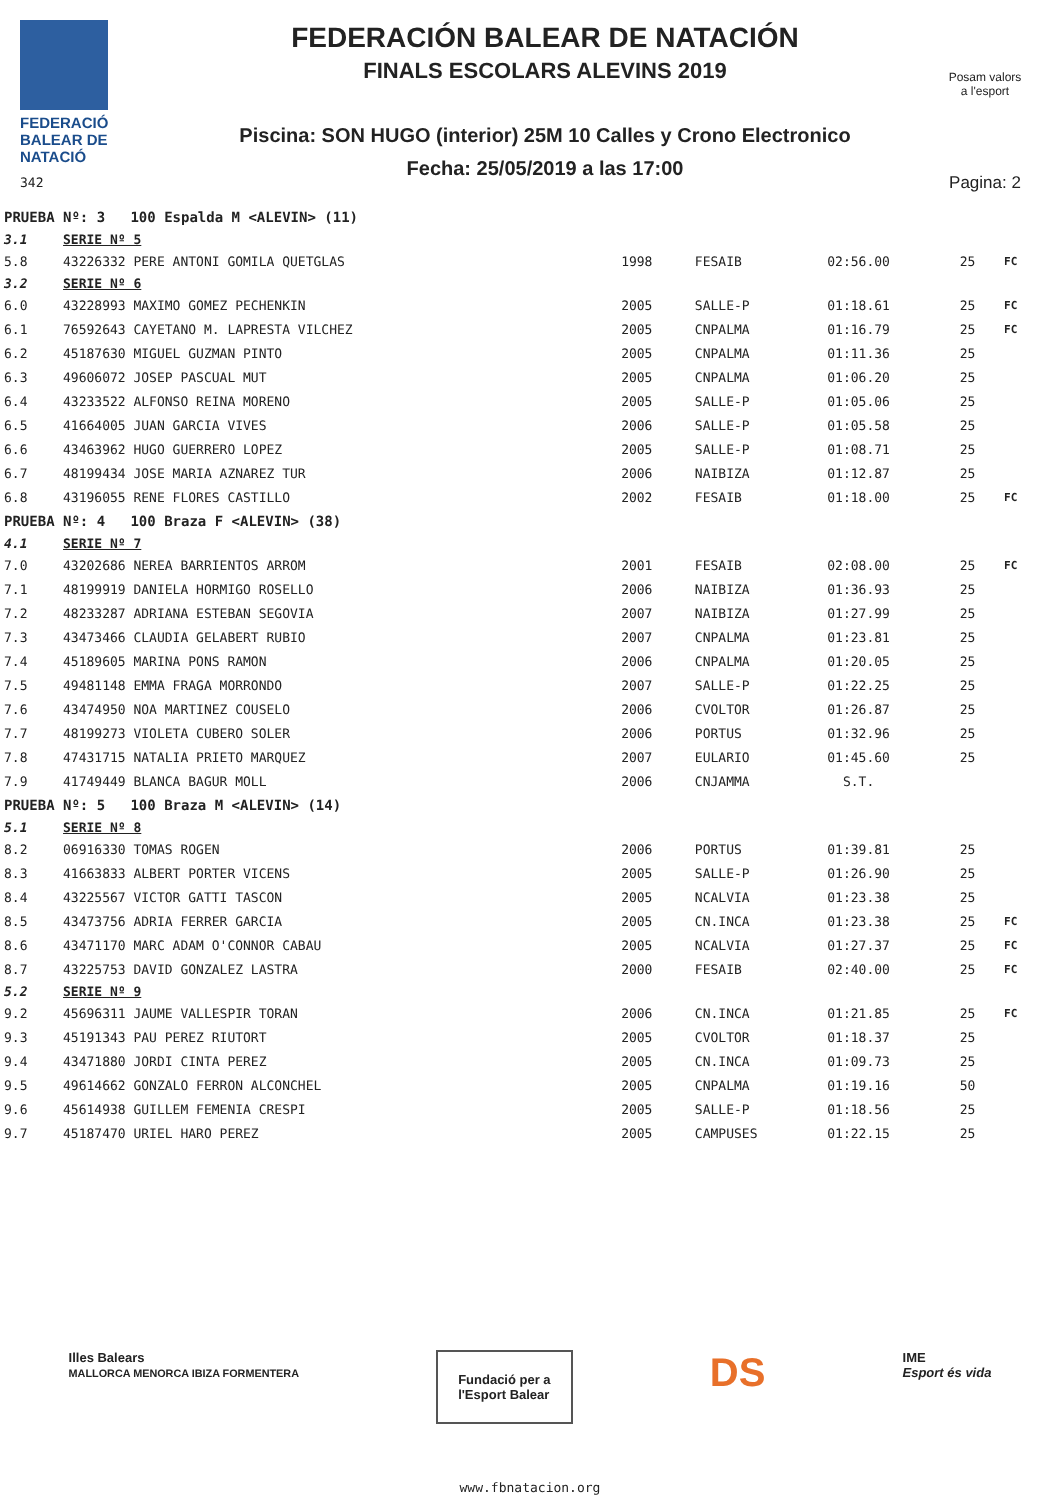FEDERACIÓ
BALEAR DE
NATACIÓ
342
FEDERACIÓN BALEAR DE NATACIÓN
FINALS ESCOLARS ALEVINS 2019
Piscina: SON HUGO (interior) 25M 10 Calles y Crono Electronico
Fecha: 25/05/2019 a las 17:00
Posam valors
a l'esport
Pagina: 2
| PRUEBA Nº: 3 100 Espalda M <ALEVIN> (11) | | | | | | |
| 3.1 | SERIE Nº 5 | | | | | |
| 5.8 | 43226332 PERE ANTONI GOMILA QUETGLAS | 1998 | FESAIB | 02:56.00 | 25 | FC |
| 3.2 | SERIE Nº 6 | | | | | |
| 6.0 | 43228993 MAXIMO GOMEZ PECHENKIN | 2005 | SALLE-P | 01:18.61 | 25 | FC |
| 6.1 | 76592643 CAYETANO M. LAPRESTA VILCHEZ | 2005 | CNPALMA | 01:16.79 | 25 | FC |
| 6.2 | 45187630 MIGUEL GUZMAN PINTO | 2005 | CNPALMA | 01:11.36 | 25 | |
| 6.3 | 49606072 JOSEP PASCUAL MUT | 2005 | CNPALMA | 01:06.20 | 25 | |
| 6.4 | 43233522 ALFONSO REINA MORENO | 2005 | SALLE-P | 01:05.06 | 25 | |
| 6.5 | 41664005 JUAN GARCIA VIVES | 2006 | SALLE-P | 01:05.58 | 25 | |
| 6.6 | 43463962 HUGO GUERRERO LOPEZ | 2005 | SALLE-P | 01:08.71 | 25 | |
| 6.7 | 48199434 JOSE MARIA AZNAREZ TUR | 2006 | NAIBIZA | 01:12.87 | 25 | |
| 6.8 | 43196055 RENE FLORES CASTILLO | 2002 | FESAIB | 01:18.00 | 25 | FC |
| PRUEBA Nº: 4 100 Braza F <ALEVIN> (38) | | | | | | |
| 4.1 | SERIE Nº 7 | | | | | |
| 7.0 | 43202686 NEREA BARRIENTOS ARROM | 2001 | FESAIB | 02:08.00 | 25 | FC |
| 7.1 | 48199919 DANIELA HORMIGO ROSELLO | 2006 | NAIBIZA | 01:36.93 | 25 | |
| 7.2 | 48233287 ADRIANA ESTEBAN SEGOVIA | 2007 | NAIBIZA | 01:27.99 | 25 | |
| 7.3 | 43473466 CLAUDIA GELABERT RUBIO | 2007 | CNPALMA | 01:23.81 | 25 | |
| 7.4 | 45189605 MARINA PONS RAMON | 2006 | CNPALMA | 01:20.05 | 25 | |
| 7.5 | 49481148 EMMA FRAGA MORRONDO | 2007 | SALLE-P | 01:22.25 | 25 | |
| 7.6 | 43474950 NOA MARTINEZ COUSELO | 2006 | CVOLTOR | 01:26.87 | 25 | |
| 7.7 | 48199273 VIOLETA CUBERO SOLER | 2006 | PORTUS | 01:32.96 | 25 | |
| 7.8 | 47431715 NATALIA PRIETO MARQUEZ | 2007 | EULARIO | 01:45.60 | 25 | |
| 7.9 | 41749449 BLANCA BAGUR MOLL | 2006 | CNJAMMA | S.T. | | |
| PRUEBA Nº: 5 100 Braza M <ALEVIN> (14) | | | | | | |
| 5.1 | SERIE Nº 8 | | | | | |
| 8.2 | 06916330 TOMAS ROGEN | 2006 | PORTUS | 01:39.81 | 25 | |
| 8.3 | 41663833 ALBERT PORTER VICENS | 2005 | SALLE-P | 01:26.90 | 25 | |
| 8.4 | 43225567 VICTOR GATTI TASCON | 2005 | NCALVIA | 01:23.38 | 25 | |
| 8.5 | 43473756 ADRIA FERRER GARCIA | 2005 | CN.INCA | 01:23.38 | 25 | FC |
| 8.6 | 43471170 MARC ADAM O'CONNOR CABAU | 2005 | NCALVIA | 01:27.37 | 25 | FC |
| 8.7 | 43225753 DAVID GONZALEZ LASTRA | 2000 | FESAIB | 02:40.00 | 25 | FC |
| 5.2 | SERIE Nº 9 | | | | | |
| 9.2 | 45696311 JAUME VALLESPIR TORAN | 2006 | CN.INCA | 01:21.85 | 25 | FC |
| 9.3 | 45191343 PAU PEREZ RIUTORT | 2005 | CVOLTOR | 01:18.37 | 25 | |
| 9.4 | 43471880 JORDI CINTA PEREZ | 2005 | CN.INCA | 01:09.73 | 25 | |
| 9.5 | 49614662 GONZALO FERRON ALCONCHEL | 2005 | CNPALMA | 01:19.16 | 50 | |
| 9.6 | 45614938 GUILLEM FEMENIA CRESPI | 2005 | SALLE-P | 01:18.56 | 25 | |
| 9.7 | 45187470 URIEL HARO PEREZ | 2005 | CAMPUSES | 01:22.15 | 25 | |
Illes Balears
MALLORCA MENORCA IBIZA FORMENTERA
Fundació per a
l'Esport Balear
DS
IME
Esport és vida
www.fbnatacion.org